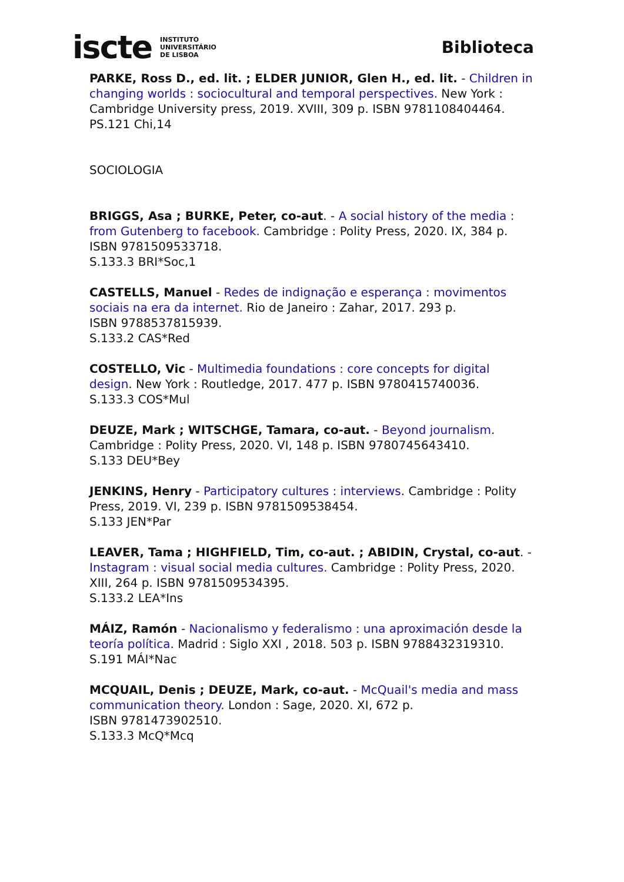iscte INSTITUTO
UNIVERSITÁRIO
DE LISBOA
Biblioteca
PARKE, Ross D., ed. lit. ; ELDER JUNIOR, Glen H., ed. lit. - Children in changing worlds : sociocultural and temporal perspectives. New York : Cambridge University press, 2019. XVIII, 309 p. ISBN 9781108404464.
PS.121 Chi,14
SOCIOLOGIA
BRIGGS, Asa ; BURKE, Peter, co-aut. - A social history of the media : from Gutenberg to facebook. Cambridge : Polity Press, 2020. IX, 384 p. ISBN 9781509533718.
S.133.3 BRI*Soc,1
CASTELLS, Manuel - Redes de indignação e esperança : movimentos sociais na era da internet. Rio de Janeiro : Zahar, 2017. 293 p.
ISBN 9788537815939.
S.133.2 CAS*Red
COSTELLO, Vic - Multimedia foundations : core concepts for digital design. New York : Routledge, 2017. 477 p. ISBN 9780415740036.
S.133.3 COS*Mul
DEUZE, Mark ; WITSCHGE, Tamara, co-aut. - Beyond journalism.
Cambridge : Polity Press, 2020. VI, 148 p. ISBN 9780745643410.
S.133 DEU*Bey
JENKINS, Henry - Participatory cultures : interviews. Cambridge : Polity Press, 2019. VI, 239 p. ISBN 9781509538454.
S.133 JEN*Par
LEAVER, Tama ; HIGHFIELD, Tim, co-aut. ; ABIDIN, Crystal, co-aut. - Instagram : visual social media cultures. Cambridge : Polity Press, 2020. XIII, 264 p. ISBN 9781509534395.
S.133.2 LEA*Ins
MÁIZ, Ramón - Nacionalismo y federalismo : una aproximación desde la teoría política. Madrid : Siglo XXI , 2018. 503 p. ISBN 9788432319310.
S.191 MÁI*Nac
MCQUAIL, Denis ; DEUZE, Mark, co-aut. - McQuail's media and mass communication theory. London : Sage, 2020. XI, 672 p.
ISBN 9781473902510.
S.133.3 McQ*Mcq